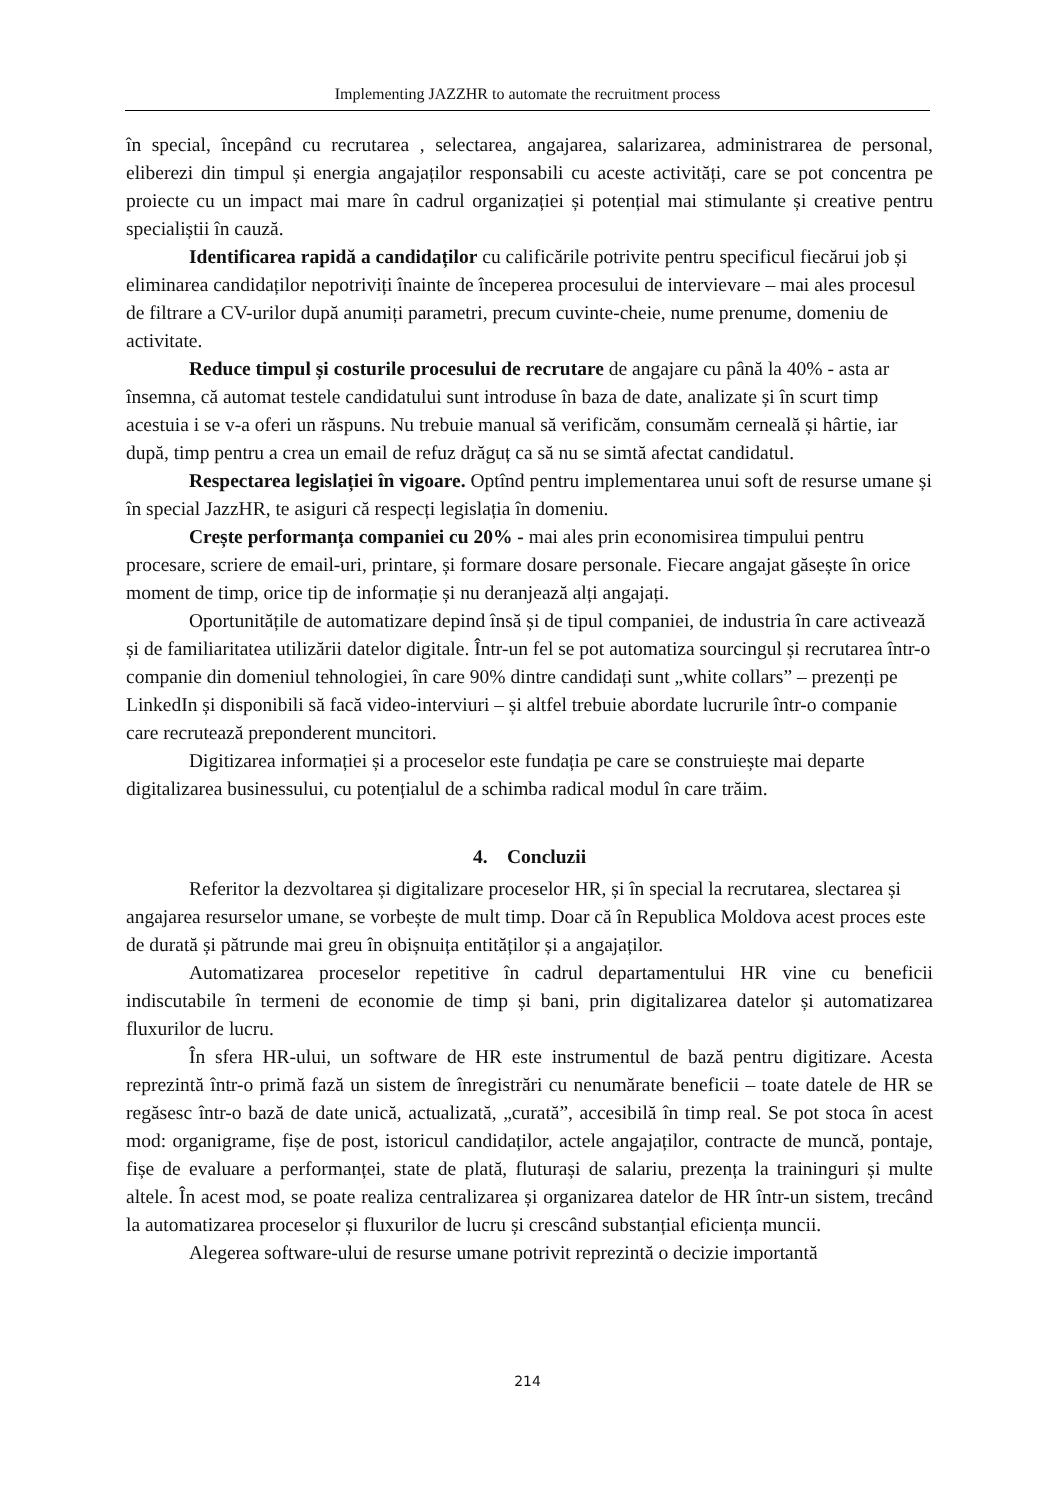Implementing JAZZHR to automate the recruitment process
în special, începând cu recrutarea , selectarea, angajarea, salarizarea, administrarea de personal, eliberezi din timpul și energia angajaților responsabili cu aceste activități, care se pot concentra pe proiecte cu un impact mai mare în cadrul organizației și potențial mai stimulante și creative pentru specialiștii în cauză.
Identificarea rapidă a candidaților cu calificările potrivite pentru specificul fiecărui job și eliminarea candidaților nepotriviți înainte de începerea procesului de intervievare – mai ales procesul de filtrare a CV-urilor după anumiți parametri, precum cuvinte-cheie, nume prenume, domeniu de activitate.
Reduce timpul și costurile procesului de recrutare de angajare cu până la 40% - asta ar însemna, că automat testele candidatului sunt introduse în baza de date, analizate și în scurt timp acestuia i se v-a oferi un răspuns. Nu trebuie manual să verificăm, consumăm cerneală și hârtie, iar după, timp pentru a crea un email de refuz drăguț ca să nu se simtă afectat candidatul.
Respectarea legislației în vigoare. Optînd pentru implementarea unui soft de resurse umane și în special JazzHR, te asiguri că respecți legislația în domeniu.
Crește performanța companiei cu 20% - mai ales prin economisirea timpului pentru procesare, scriere de email-uri, printare, și formare dosare personale. Fiecare angajat găsește în orice moment de timp, orice tip de informație și nu deranjează alți angajați.
Oportunitățile de automatizare depind însă și de tipul companiei, de industria în care activează și de familiaritatea utilizării datelor digitale. Într-un fel se pot automatiza sourcingul și recrutarea într-o companie din domeniul tehnologiei, în care 90% dintre candidați sunt „white collars” – prezenți pe LinkedIn și disponibili să facă video-interviuri – și altfel trebuie abordate lucrurile într-o companie care recrutează preponderent muncitori.
Digitizarea informației și a proceselor este fundația pe care se construiește mai departe digitalizarea businessului, cu potențialul de a schimba radical modul în care trăim.
4. Concluzii
Referitor la dezvoltarea și digitalizare proceselor HR, și în special la recrutarea, slectarea și angajarea resurselor umane, se vorbește de mult timp. Doar că în Republica Moldova acest proces este de durată și pătrunde mai greu în obișnuița entităților și a angajaților.
Automatizarea proceselor repetitive în cadrul departamentului HR vine cu beneficii indiscutabile în termeni de economie de timp și bani, prin digitalizarea datelor și automatizarea fluxurilor de lucru.
În sfera HR-ului, un software de HR este instrumentul de bază pentru digitizare. Acesta reprezintă într-o primă fază un sistem de înregistrări cu nenumărate beneficii – toate datele de HR se regăsesc într-o bază de date unică, actualizată, „curată”, accesibilă în timp real. Se pot stoca în acest mod: organigrame, fișe de post, istoricul candidaților, actele angajaților, contracte de muncă, pontaje, fișe de evaluare a performanței, state de plată, fluturași de salariu, prezența la traininguri și multe altele. În acest mod, se poate realiza centralizarea și organizarea datelor de HR într-un sistem, trecând la automatizarea proceselor și fluxurilor de lucru și crescând substanțial eficiența muncii.
Alegerea software-ului de resurse umane potrivit reprezintă o decizie importantă
214